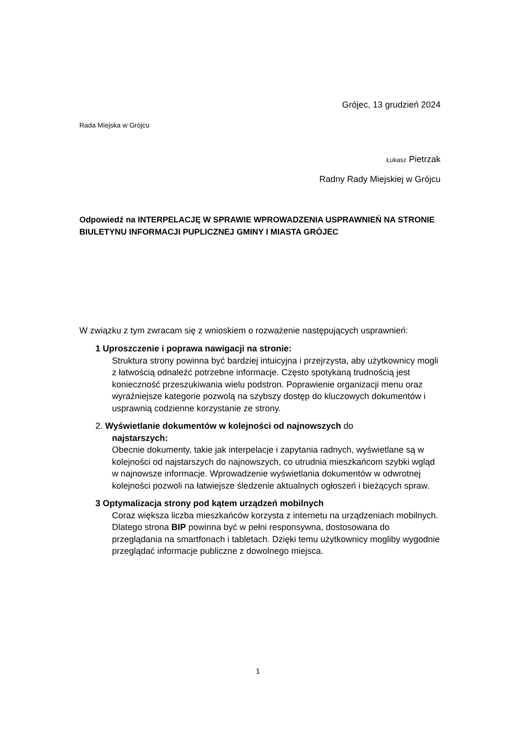Grójec, 13 grudzień 2024
Rada Miejska w Grójcu
Łukasz Pietrzak
Radny Rady Miejskiej w Grójcu
Odpowiedź na INTERPELACJĘ W SPRAWIE WPROWADZENIA USPRAWNIEŃ NA STRONIE BIULETYNU INFORMACJI PUPLICZNEJ GMINY I MIASTA GRÓJEC
W związku z tym zwracam się z wnioskiem o rozważenie następujących usprawnień:
1 Uproszczenie i poprawa nawigacji na stronie:
Struktura strony powinna być bardziej intuicyjna i przejrzysta, aby użytkownicy mogli z łatwością odnaleźć potrzebne informacje. Często spotykaną trudnością jest konieczność przeszukiwania wielu podstron. Poprawienie organizacji menu oraz wyraźniejsze kategorie pozwolą na szybszy dostęp do kluczowych dokumentów i usprawnią codzienne korzystanie ze strony.
2. Wyświetlanie dokumentów w kolejności od najnowszych do
najstarszych:
Obecnie dokumenty, takie jak interpelacje i zapytania radnych, wyświetlane są w kolejności od najstarszych do najnowszych, co utrudnia mieszkańcom szybki wgląd w najnowsze informacje. Wprowadzenie wyświetlania dokumentów w odwrotnej kolejności pozwoli na łatwiejsze śledzenie aktualnych ogłoszeń i bieżących spraw.
3 Optymalizacja strony pod kątem urządzeń mobilnych
Coraz większa liczba mieszkańców korzysta z internetu na urządzeniach mobilnych. Dlatego strona BIP powinna być w pełni responsywna, dostosowana do przeglądania na smartfonach i tabletach. Dzięki temu użytkownicy mogliby wygodnie przeglądać informacje publiczne z dowolnego miejsca.
1